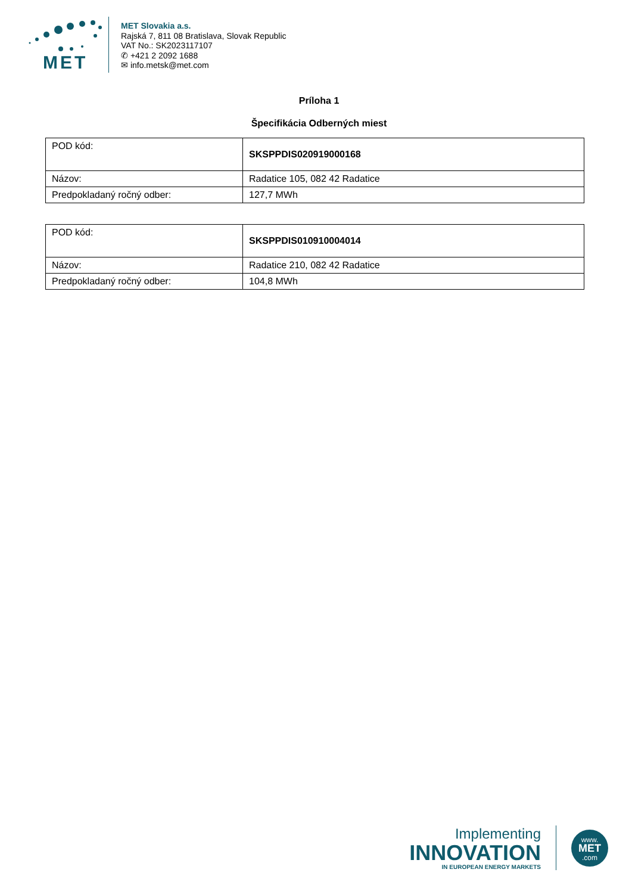MET
MET Slovakia a.s.
Rajská 7, 811 08 Bratislava, Slovak Republic
VAT No.: SK2023117107
✆ +421 2 2092 1688
✉ info.metsk@met.com
Príloha 1
Špecifikácia Odberných miest
| POD kód: | SKSPPDIS020919000168 |
| Názov: | Radatice 105, 082 42 Radatice |
| Predpokladaný ročný odber: | 127,7 MWh |
| POD kód: | SKSPPDIS010910004014 |
| Názov: | Radatice 210, 082 42 Radatice |
| Predpokladaný ročný odber: | 104,8 MWh |
Implementing
INNOVATION
IN EUROPEAN ENERGY MARKETS
www.
MET
.com